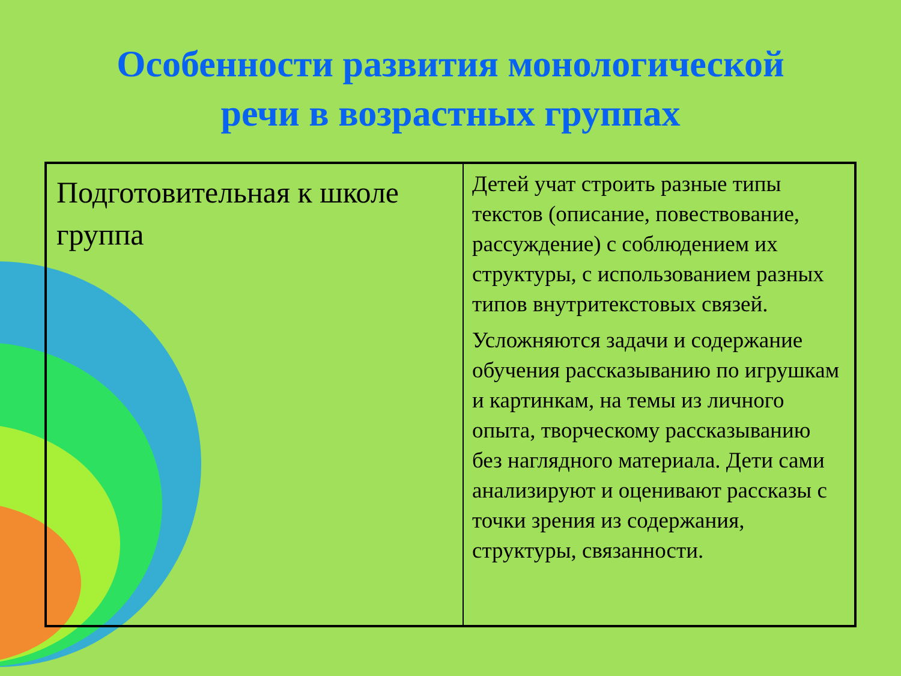Особенности развития монологической
речи в возрастных группах
| Подготовительная к школе группа | Детей учат строить разные типы текстов (описание, повествование, рассуждение) с соблюдением их структуры, с использованием разных типов внутритекстовых связей. Усложняются задачи и содержание обучения рассказыванию по игрушкам и картинкам, на темы из личного опыта, творческому рассказыванию без наглядного материала. Дети сами анализируют и оценивают рассказы с точки зрения из содержания, структуры, связанности. |